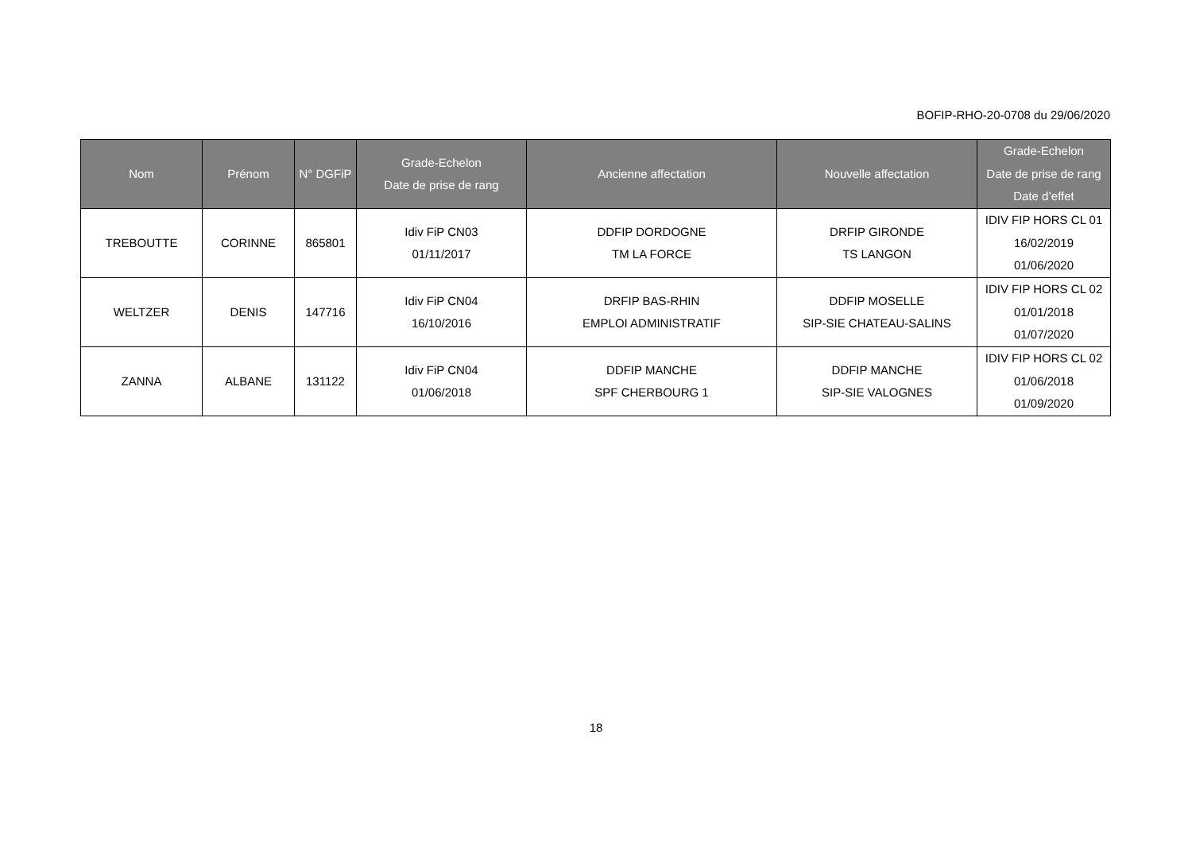BOFIP-RHO-20-0708 du 29/06/2020
| Nom | Prénom | N° DGFiP | Grade-Echelon Date de prise de rang | Ancienne affectation | Nouvelle affectation | Grade-Echelon Date de prise de rang Date d’effet |
| --- | --- | --- | --- | --- | --- | --- |
| TREBOUTTE | CORINNE | 865801 | Idiv FiP CN03 01/11/2017 | DDFIP DORDOGNE TM LA FORCE | DRFIP GIRONDE TS LANGON | IDIV FIP HORS CL 01 16/02/2019 01/06/2020 |
| WELTZER | DENIS | 147716 | Idiv FiP CN04 16/10/2016 | DRFIP BAS-RHIN EMPLOI ADMINISTRATIF | DDFIP MOSELLE SIP-SIE CHATEAU-SALINS | IDIV FIP HORS CL 02 01/01/2018 01/07/2020 |
| ZANNA | ALBANE | 131122 | Idiv FiP CN04 01/06/2018 | DDFIP MANCHE SPF CHERBOURG 1 | DDFIP MANCHE SIP-SIE VALOGNES | IDIV FIP HORS CL 02 01/06/2018 01/09/2020 |
18